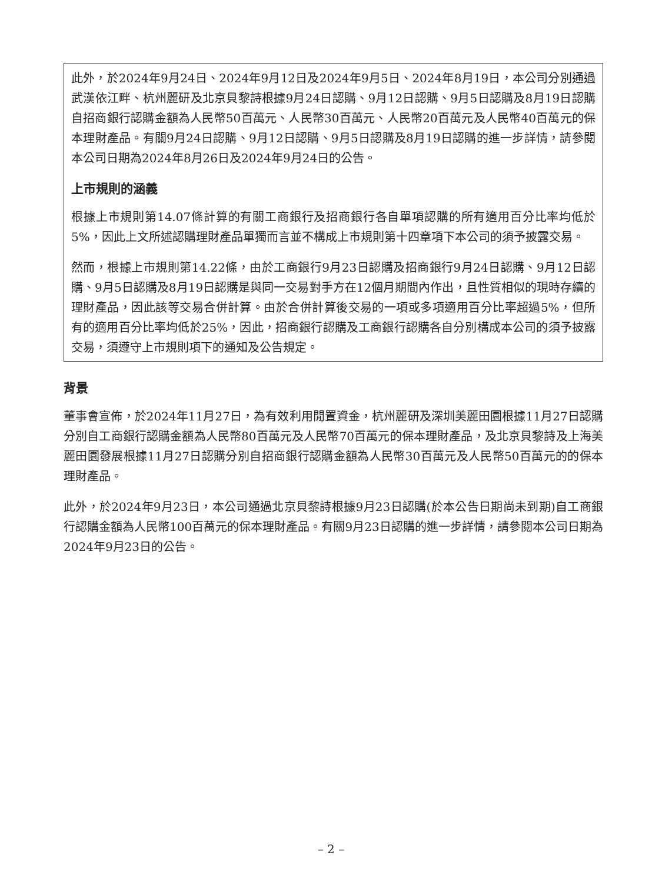此外，於2024年9月24日、2024年9月12日及2024年9月5日、2024年8月19日，本公司分別通過武漢依江畔、杭州麗研及北京貝黎詩根據9月24日認購、9月12日認購、9月5日認購及8月19日認購自招商銀行認購金額為人民幣50百萬元、人民幣30百萬元、人民幣20百萬元及人民幣40百萬元的保本理財產品。有關9月24日認購、9月12日認購、9月5日認購及8月19日認購的進一步詳情，請參閱本公司日期為2024年8月26日及2024年9月24日的公告。
上市規則的涵義
根據上市規則第14.07條計算的有關工商銀行及招商銀行各自單項認購的所有適用百分比率均低於5%，因此上文所述認購理財產品單獨而言並不構成上市規則第十四章項下本公司的須予披露交易。
然而，根據上市規則第14.22條，由於工商銀行9月23日認購及招商銀行9月24日認購、9月12日認購、9月5日認購及8月19日認購是與同一交易對手方在12個月期間內作出，且性質相似的現時存續的理財產品，因此該等交易合併計算。由於合併計算後交易的一項或多項適用百分比率超過5%，但所有的適用百分比率均低於25%，因此，招商銀行認購及工商銀行認購各自分別構成本公司的須予披露交易，須遵守上市規則項下的通知及公告規定。
背景
董事會宣佈，於2024年11月27日，為有效利用閒置資金，杭州麗研及深圳美麗田園根據11月27日認購分別自工商銀行認購金額為人民幣80百萬元及人民幣70百萬元的保本理財產品，及北京貝黎詩及上海美麗田園發展根據11月27日認購分別自招商銀行認購金額為人民幣30百萬元及人民幣50百萬元的的保本理財產品。
此外，於2024年9月23日，本公司通過北京貝黎詩根據9月23日認購(於本公告日期尚未到期)自工商銀行認購金額為人民幣100百萬元的保本理財產品。有關9月23日認購的進一步詳情，請參閱本公司日期為2024年9月23日的公告。
– 2 –